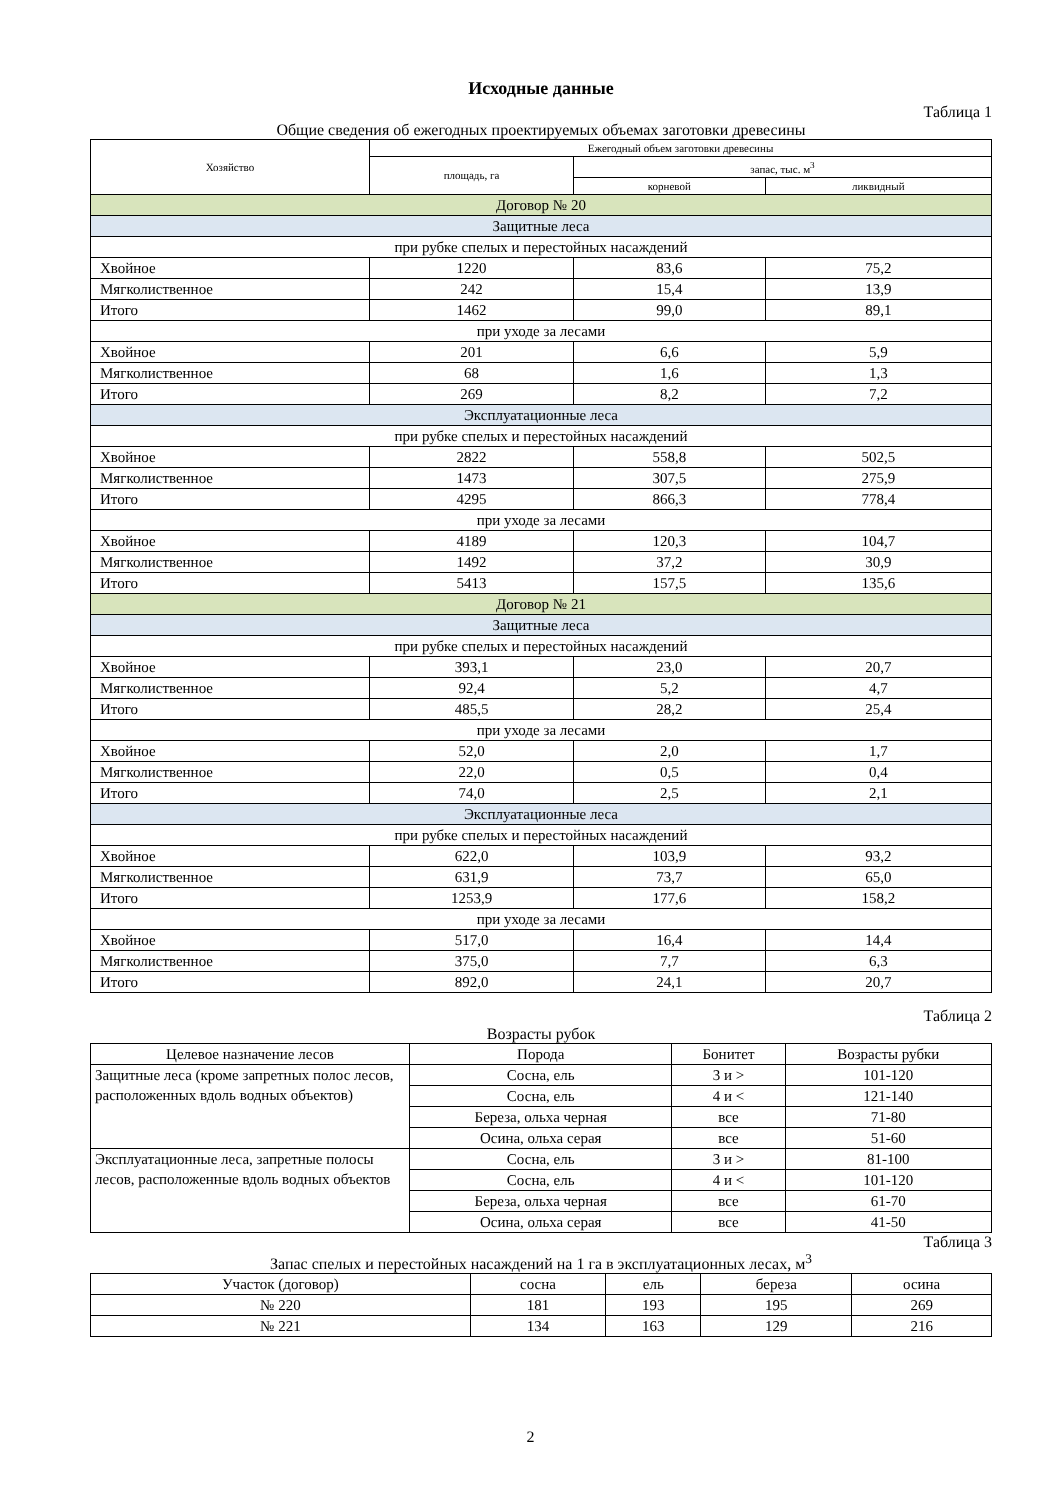Исходные данные
Таблица 1
Общие сведения об ежегодных проектируемых объемах заготовки древесины
| Хозяйство | Ежегодный объем заготовки древесины | | |
| --- | --- | --- | --- |
| | площадь, га | запас, тыс. м<sup>3</sup> | |
| | | корневой | ликвидный |
| Договор № 20 | | | |
| Защитные леса | | | |
| при рубке спелых и перестойных насаждений | | | |
| Хвойное | 1220 | 83,6 | 75,2 |
| Мягколиственное | 242 | 15,4 | 13,9 |
| Итого | 1462 | 99,0 | 89,1 |
| при уходе за лесами | | | |
| Хвойное | 201 | 6,6 | 5,9 |
| Мягколиственное | 68 | 1,6 | 1,3 |
| Итого | 269 | 8,2 | 7,2 |
| Эксплуатационные леса | | | |
| при рубке спелых и перестойных насаждений | | | |
| Хвойное | 2822 | 558,8 | 502,5 |
| Мягколиственное | 1473 | 307,5 | 275,9 |
| Итого | 4295 | 866,3 | 778,4 |
| при уходе за лесами | | | |
| Хвойное | 4189 | 120,3 | 104,7 |
| Мягколиственное | 1492 | 37,2 | 30,9 |
| Итого | 5413 | 157,5 | 135,6 |
| Договор № 21 | | | |
| Защитные леса | | | |
| при рубке спелых и перестойных насаждений | | | |
| Хвойное | 393,1 | 23,0 | 20,7 |
| Мягколиственное | 92,4 | 5,2 | 4,7 |
| Итого | 485,5 | 28,2 | 25,4 |
| при уходе за лесами | | | |
| Хвойное | 52,0 | 2,0 | 1,7 |
| Мягколиственное | 22,0 | 0,5 | 0,4 |
| Итого | 74,0 | 2,5 | 2,1 |
| Эксплуатационные леса | | | |
| при рубке спелых и перестойных насаждений | | | |
| Хвойное | 622,0 | 103,9 | 93,2 |
| Мягколиственное | 631,9 | 73,7 | 65,0 |
| Итого | 1253,9 | 177,6 | 158,2 |
| при уходе за лесами | | | |
| Хвойное | 517,0 | 16,4 | 14,4 |
| Мягколиственное | 375,0 | 7,7 | 6,3 |
| Итого | 892,0 | 24,1 | 20,7 |
Таблица 2
Возрасты рубок
| Целевое назначение лесов | Порода | Бонитет | Возрасты рубки |
| --- | --- | --- | --- |
| Защитные леса (кроме запретных полос лесов, расположенных вдоль водных объектов) | Сосна, ель | 3 и > | 101-120 |
| | Сосна, ель | 4 и < | 121-140 |
| | Береза, ольха черная | все | 71-80 |
| | Осина, ольха серая | все | 51-60 |
| Эксплуатационные леса, запретные полосы лесов, расположенные вдоль водных объектов | Сосна, ель | 3 и > | 81-100 |
| | Сосна, ель | 4 и < | 101-120 |
| | Береза, ольха черная | все | 61-70 |
| | Осина, ольха серая | все | 41-50 |
Таблица 3
Запас спелых и перестойных насаждений на 1 га в эксплуатационных лесах, м<sup>3</sup>
| Участок (договор) | сосна | ель | береза | осина |
| --- | --- | --- | --- | --- |
| № 220 | 181 | 193 | 195 | 269 |
| № 221 | 134 | 163 | 129 | 216 |
2